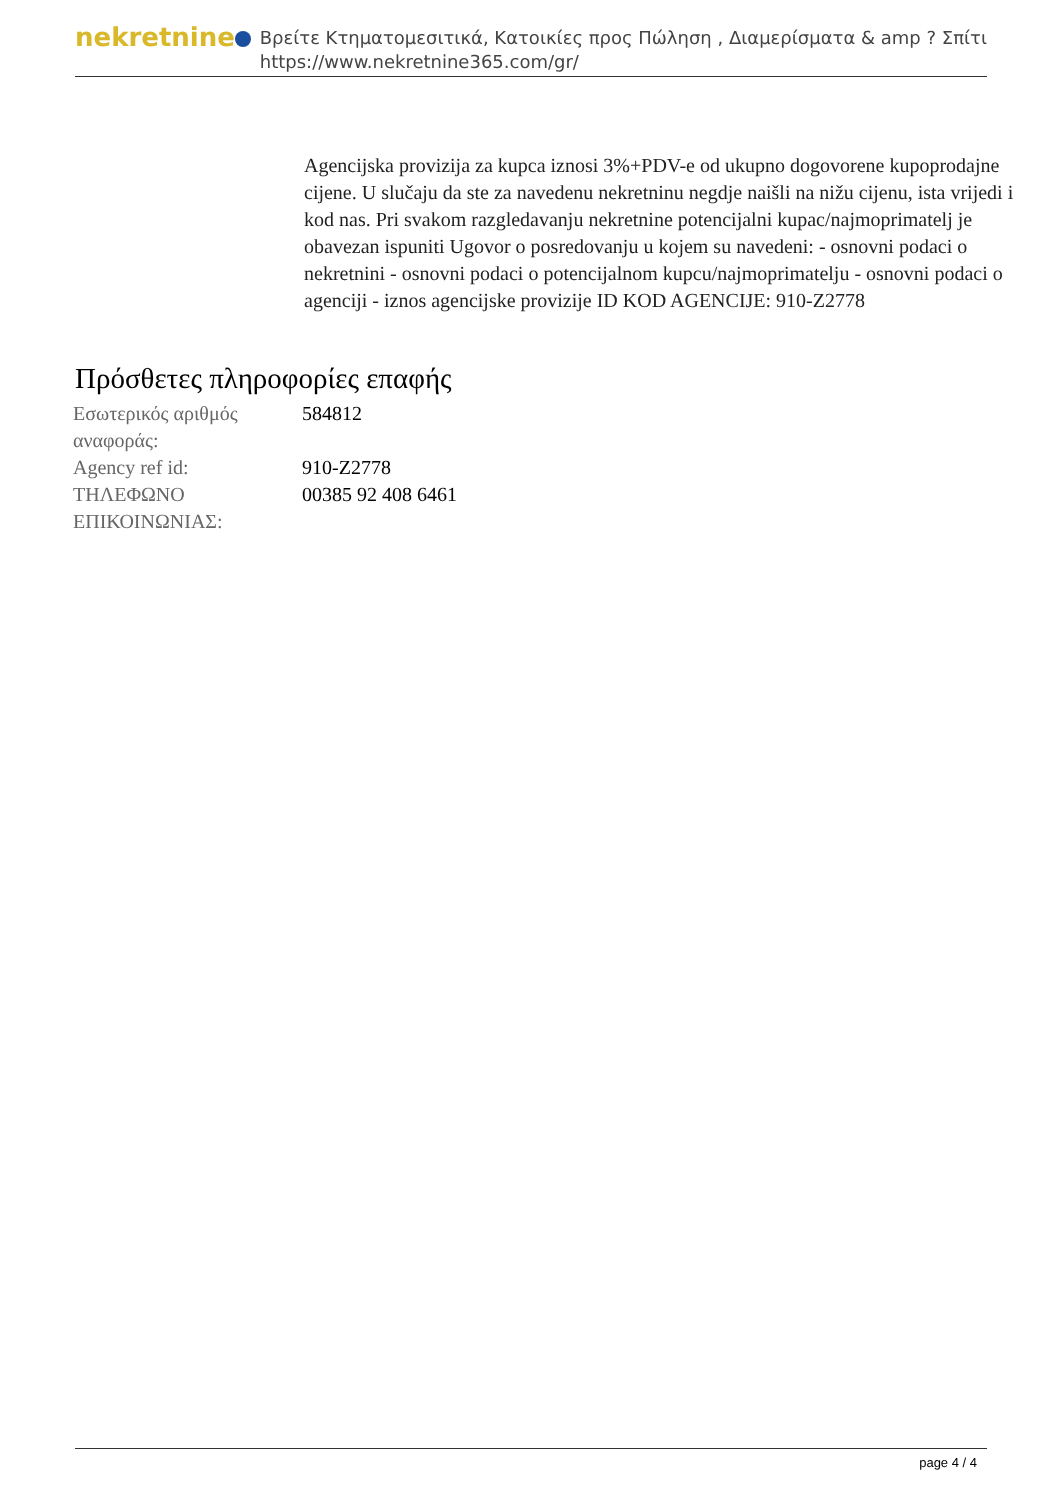nekretnine
Βρείτε Κτηματομεσιτικά, Κατοικίες προς Πώληση , Διαμερίσματα & amp ? Σπίτι
https://www.nekretnine365.com/gr/
Agencijska provizija za kupca iznosi 3%+PDV-e od ukupno dogovorene kupoprodajne cijene. U slučaju da ste za navedenu nekretninu negdje naišli na nižu cijenu, ista vrijedi i kod nas. Pri svakom razgledavanju nekretnine potencijalni kupac/najmoprimatelj je obavezan ispuniti Ugovor o posredovanju u kojem su navedeni: - osnovni podaci o nekretnini - osnovni podaci o potencijalnom kupcu/najmoprimatelju - osnovni podaci o agenciji - iznos agencijske provizije ID KOD AGENCIJE: 910-Z2778
Πρόσθετες πληροφορίες επαφής
| Εσωτερικός αριθμός αναφοράς: | 584812 |
| Agency ref id: | 910-Z2778 |
| ΤΗΛΕΦΩΝΟ ΕΠΙΚΟΙΝΩΝΙΑΣ: | 00385 92 408 6461 |
page 4 / 4